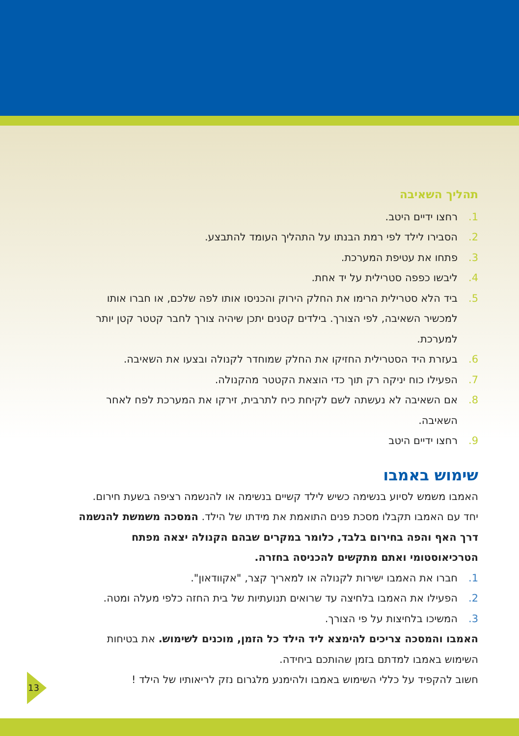תהליך השאיבה
1. רחצו ידיים היטב.
2. הסבירו לילד לפי רמת הבנתו על התהליך העומד להתבצע.
3. פתחו את עטיפת המערכת.
4. ליבשו כפפה סטרילית על יד אחת.
5. ביד הלא סטרילית הרימו את החלק הירוק והכניסו אותו לפה שלכם, או חברו אותו למכשיר השאיבה, לפי הצורך. בילדים קטנים יתכן שיהיה צורך לחבר קטטר קטן יותר למערכת.
6. בעזרת היד הסטרילית החזיקו את החלק שמוחדר לקנולה ובצעו את השאיבה.
7. הפעילו כוח יניקה רק תוך כדי הוצאת הקטטר מהקנולה.
8. אם השאיבה לא נעשתה לשם לקיחת כיח לתרבית, זירקו את המערכת לפח לאחר השאיבה.
9. רחצו ידיים היטב
שימוש באמבו
האמבו משמש לסיוע בנשימה כשיש לילד קשיים בנשימה או להנשמה רציפה בשעת חירום. יחד עם האמבו תקבלו מסכת פנים התואמת את מידתו של הילד. המסכה משמשת להנשמה דרך האף והפה בחירום בלבד, כלומר במקרים שבהם הקנולה יצאה מפתח הטרכיאוסטומי ואתם מתקשים להכניסה בחזרה.
1. חברו את האמבו ישירות לקנולה או למאריך קצר, "אקוודאון".
2. הפעילו את האמבו בלחיצה עד שרואים תנועתיות של בית החזה כלפי מעלה ומטה.
3. המשיכו בלחיצות על פי הצורך.
האמבו והמסכה צריכים להימצא ליד הילד כל הזמן, מוכנים לשימוש. את בטיחות השימוש באמבו למדתם בזמן שהותכם ביחידה.
חשוב להקפיד על כללי השימוש באמבו ולהימנע מלגרום נזק לריאותיו של הילד !
13